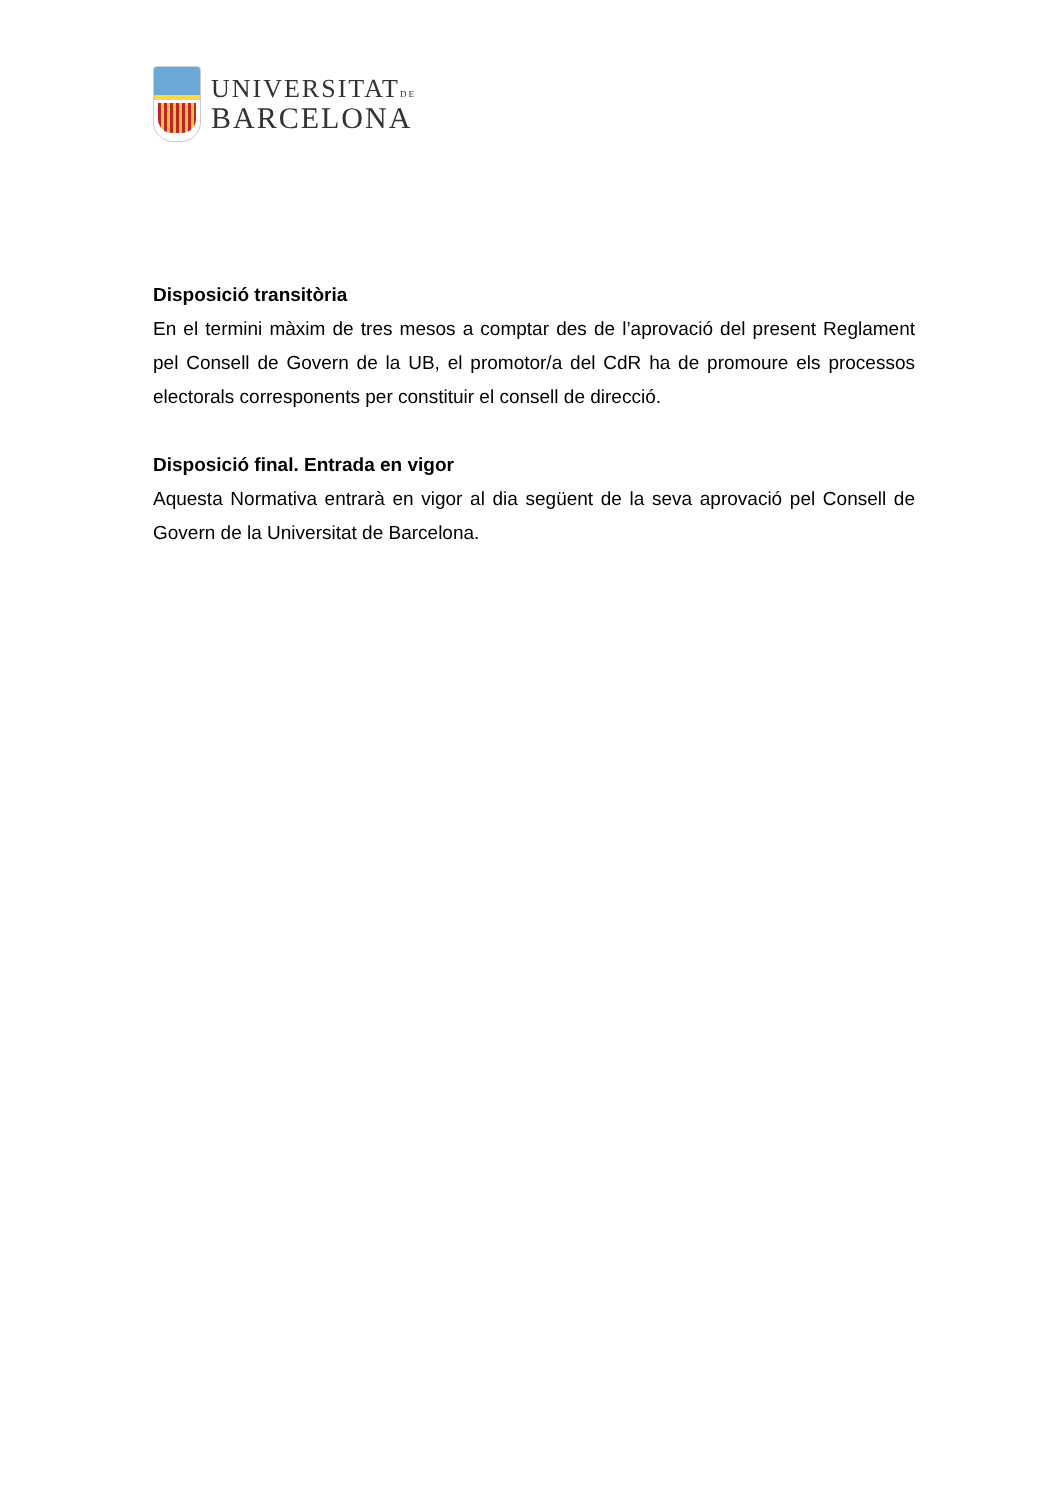UNIVERSITATDE
BARCELONA
Disposició transitòria
En el termini màxim de tres mesos a comptar des de l’aprovació del present Reglament pel Consell de Govern de la UB, el promotor/a del CdR ha de promoure els processos electorals corresponents per constituir el consell de direcció.
Disposició final. Entrada en vigor
Aquesta Normativa entrarà en vigor al dia següent de la seva aprovació pel Consell de Govern de la Universitat de Barcelona.